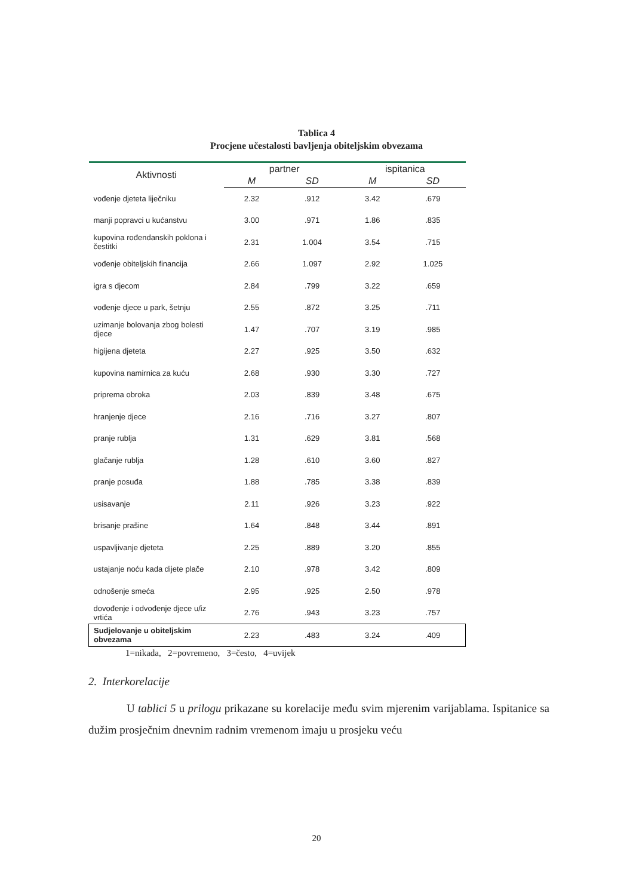Tablica 4
Procjene učestalosti bavljenja obiteljskim obvezama
| Aktivnosti | partner | | ispitanica | |
| --- | --- | --- | --- | --- |
| | M | SD | M | SD |
| vođenje djeteta liječniku | 2.32 | .912 | 3.42 | .679 |
| manji popravci u kućanstvu | 3.00 | .971 | 1.86 | .835 |
| kupovina rođendanskih poklona i čestitki | 2.31 | 1.004 | 3.54 | .715 |
| vođenje obiteljskih financija | 2.66 | 1.097 | 2.92 | 1.025 |
| igra s djecom | 2.84 | .799 | 3.22 | .659 |
| vođenje djece u park, šetnju | 2.55 | .872 | 3.25 | .711 |
| uzimanje bolovanja zbog bolesti djece | 1.47 | .707 | 3.19 | .985 |
| higijena djeteta | 2.27 | .925 | 3.50 | .632 |
| kupovina namirnica za kuću | 2.68 | .930 | 3.30 | .727 |
| priprema obroka | 2.03 | .839 | 3.48 | .675 |
| hranjenje djece | 2.16 | .716 | 3.27 | .807 |
| pranje rublja | 1.31 | .629 | 3.81 | .568 |
| glačanje rublja | 1.28 | .610 | 3.60 | .827 |
| pranje posuđa | 1.88 | .785 | 3.38 | .839 |
| usisavanje | 2.11 | .926 | 3.23 | .922 |
| brisanje prašine | 1.64 | .848 | 3.44 | .891 |
| uspavljivanje djeteta | 2.25 | .889 | 3.20 | .855 |
| ustajanje noću kada dijete plače | 2.10 | .978 | 3.42 | .809 |
| odnošenje smeća | 2.95 | .925 | 2.50 | .978 |
| dovođenje i odvođenje djece u/iz vrtića | 2.76 | .943 | 3.23 | .757 |
| Sudjelovanje u obiteljskim obvezama | 2.23 | .483 | 3.24 | .409 |
1=nikada, 2=povremeno, 3=često, 4=uvijek
2. Interkorelacije
U tablici 5 u prilogu prikazane su korelacije među svim mjerenim varijablama. Ispitanice sa dužim prosječnim dnevnim radnim vremenom imaju u prosjeku veću
20